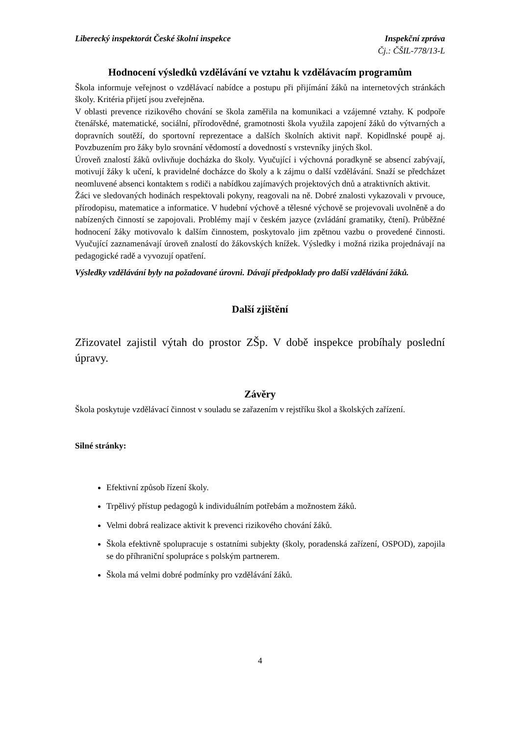Liberecký inspektorát České školní inspekce
Inspekční zpráva
Čj.: ČŠIL-778/13-L
Hodnocení výsledků vzdělávání ve vztahu k vzdělávacím programům
Škola informuje veřejnost o vzdělávací nabídce a postupu při přijímání žáků na internetových stránkách školy. Kritéria přijetí jsou zveřejněna.
V oblasti prevence rizikového chování se škola zaměřila na komunikaci a vzájemné vztahy. K podpoře čtenářské, matematické, sociální, přírodovědné, gramotnosti škola využila zapojení žáků do výtvarných a dopravních soutěží, do sportovní reprezentace a dalších školních aktivit např. Kopidlnské poupě aj. Povzbuzením pro žáky bylo srovnání vědomostí a dovedností s vrstevníky jiných škol.
Úroveň znalostí žáků ovlivňuje docházka do školy. Vyučující i výchovná poradkyně se absencí zabývají, motivují žáky k učení, k pravidelné docházce do školy a k zájmu o další vzdělávání. Snaží se předcházet neomluvené absenci kontaktem s rodiči a nabídkou zajímavých projektových dnů a atraktivních aktivit.
Žáci ve sledovaných hodinách respektovali pokyny, reagovali na ně. Dobré znalosti vykazovali v prvouce, přírodopisu, matematice a informatice. V hudební výchově a tělesné výchově se projevovali uvolněně a do nabízených činností se zapojovali. Problémy mají v českém jazyce (zvládání gramatiky, čtení). Průběžné hodnocení žáky motivovalo k dalším činnostem, poskytovalo jim zpětnou vazbu o provedené činnosti. Vyučující zaznamenávají úroveň znalostí do žákovských knížek. Výsledky i možná rizika projednávají na pedagogické radě a vyvozují opatření.
Výsledky vzdělávání byly na požadované úrovni. Dávají předpoklady pro další vzdělávání žáků.
Další zjištění
Zřizovatel zajistil výtah do prostor ZŠp. V době inspekce probíhaly poslední úpravy.
Závěry
Škola poskytuje vzdělávací činnost v souladu se zařazením v rejstříku škol a školských zařízení.
Silné stránky:
Efektivní způsob řízení školy.
Trpělivý přístup pedagogů k individuálním potřebám a možnostem žáků.
Velmi dobrá realizace aktivit k prevenci rizikového chování žáků.
Škola efektivně spolupracuje s ostatními subjekty (školy, poradenská zařízení, OSPOD), zapojila se do příhraniční spolupráce s polským partnerem.
Škola má velmi dobré podmínky pro vzdělávání žáků.
4